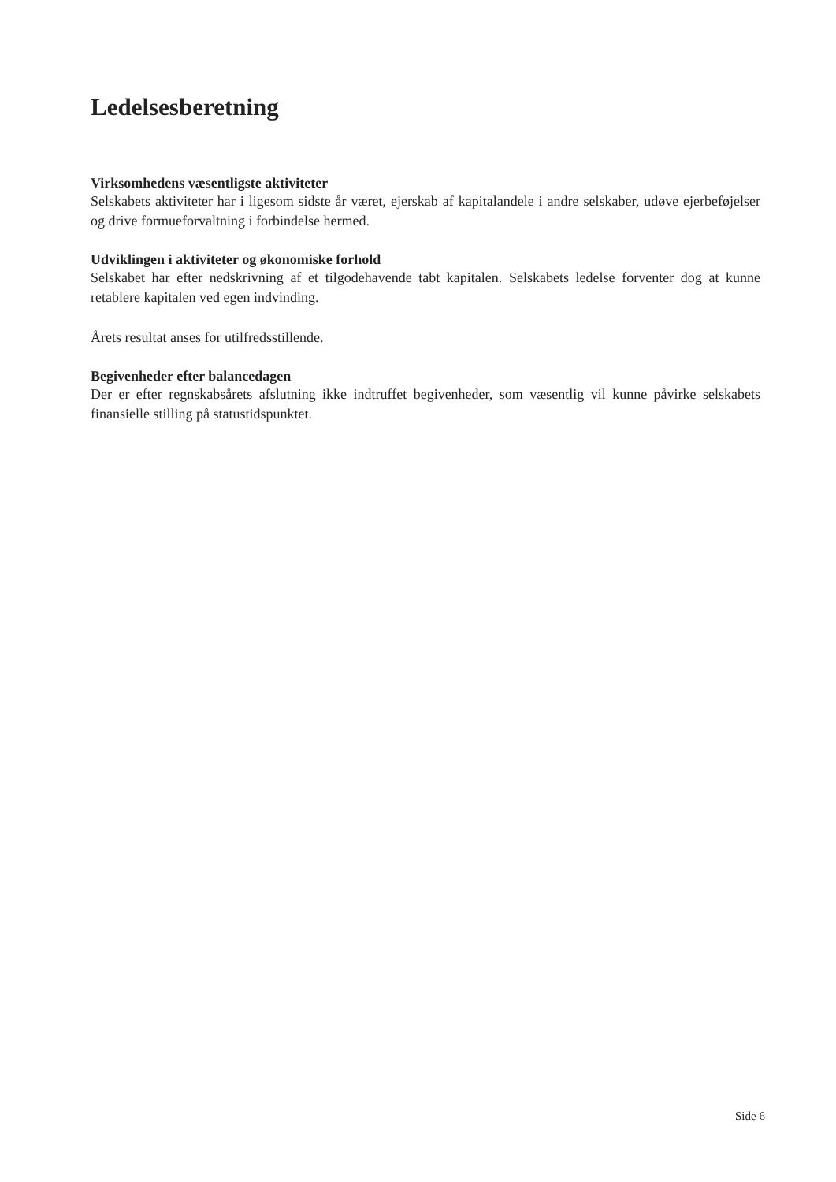Ledelsesberetning
Virksomhedens væsentligste aktiviteter
Selskabets aktiviteter har i ligesom sidste år været, ejerskab af kapitalandele i andre selskaber, udøve ejerbeføjelser og drive formueforvaltning i forbindelse hermed.
Udviklingen i aktiviteter og økonomiske forhold
Selskabet har efter nedskrivning af et tilgodehavende tabt kapitalen. Selskabets ledelse forventer dog at kunne retablere kapitalen ved egen indvinding.
Årets resultat anses for utilfredsstillende.
Begivenheder efter balancedagen
Der er efter regnskabsårets afslutning ikke indtruffet begivenheder, som væsentlig vil kunne påvirke selskabets finansielle stilling på statustidspunktet.
Side 6